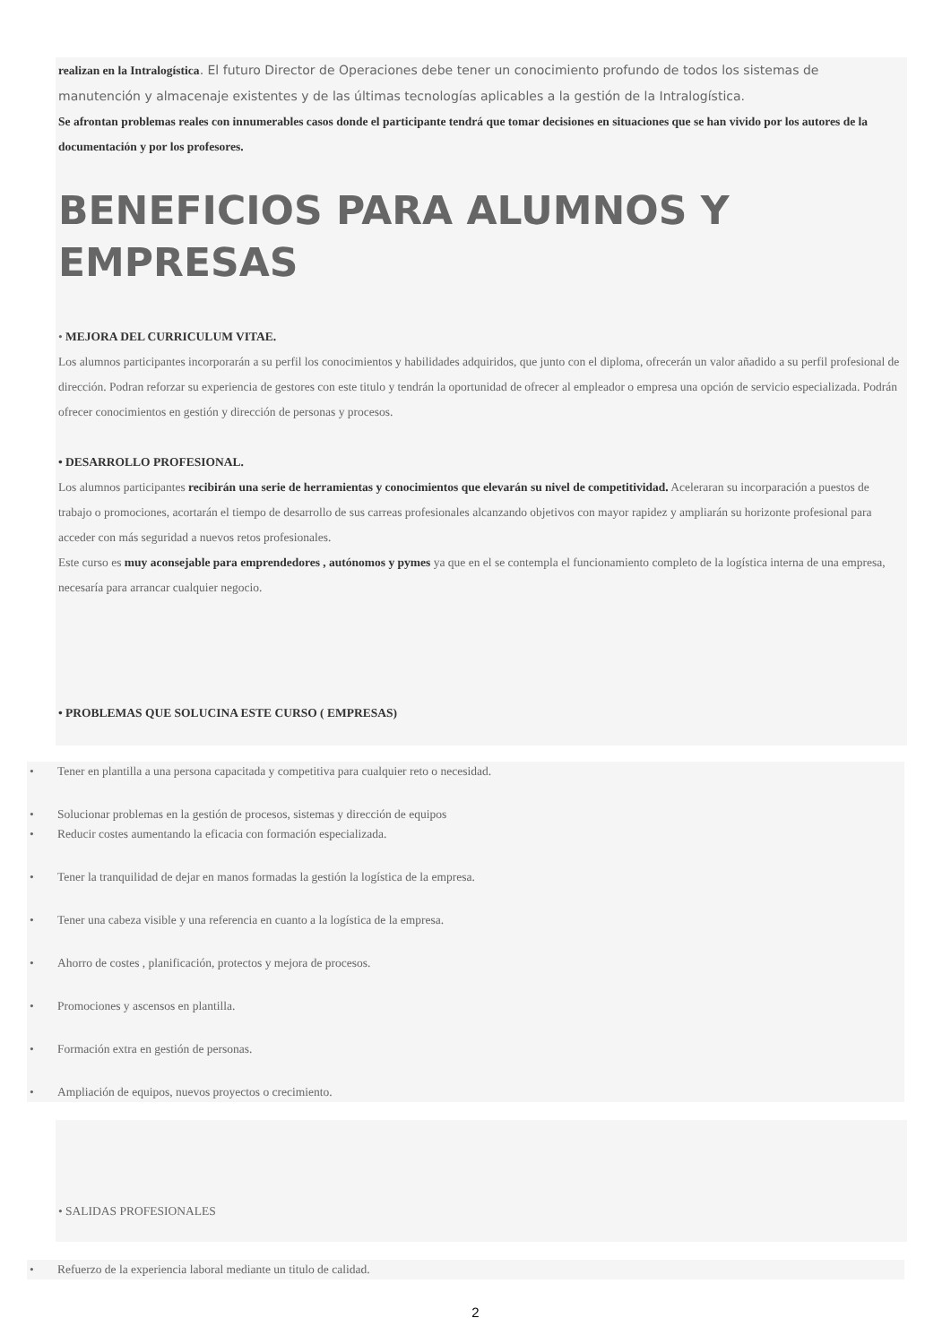realizan en la Intralogística. El futuro Director de Operaciones debe tener un conocimiento profundo de todos los sistemas de manutención y almacenaje existentes y de las últimas tecnologías aplicables a la gestión de la Intralogística.
Se afrontan problemas reales con innumerables casos donde el participante tendrá que tomar decisiones en situaciones que se han vivido por los autores de la documentación y por los profesores.
BENEFICIOS PARA ALUMNOS Y EMPRESAS
• MEJORA DEL CURRICULUM VITAE.
Los alumnos participantes incorporarán a su perfil los conocimientos y habilidades adquiridos, que junto con el diploma, ofrecerán un valor añadido a su perfil profesional de dirección. Podran reforzar su experiencia de gestores con este titulo y tendrán la oportunidad de ofrecer al empleador o empresa una opción de servicio especializada. Podrán ofrecer conocimientos en gestión y dirección de personas y procesos.
• DESARROLLO PROFESIONAL.
Los alumnos participantes recibirán una serie de herramientas y conocimientos que elevarán su nivel de competitividad. Aceleraran su incorparación a puestos de trabajo o promociones, acortarán el tiempo de desarrollo de sus carreas profesionales alcanzando objetivos con mayor rapidez y ampliarán su horizonte profesional para acceder con más seguridad a nuevos retos profesionales.
Este curso es muy aconsejable para emprendedores , autónomos y pymes ya que en el se contempla el funcionamiento completo de la logística interna de una empresa, necesaría para arrancar cualquier negocio.
• PROBLEMAS QUE SOLUCINA ESTE CURSO ( EMPRESAS)
• Tener en plantilla a una persona capacitada y competitiva para cualquier reto o necesidad.
• Solucionar problemas en la gestión de procesos, sistemas y dirección de equipos
• Reducir costes aumentando la eficacia con formación especializada.
• Tener la tranquilidad de dejar en manos formadas la gestión la logística de la empresa.
• Tener una cabeza visible y una referencia en cuanto a la logística de la empresa.
• Ahorro de costes , planificación, protectos y mejora de procesos.
• Promociones y ascensos en plantilla.
• Formación extra en gestión de personas.
• Ampliación de equipos, nuevos proyectos o crecimiento.
• SALIDAS PROFESIONALES
• Refuerzo de la experiencia laboral mediante un titulo de calidad.
2